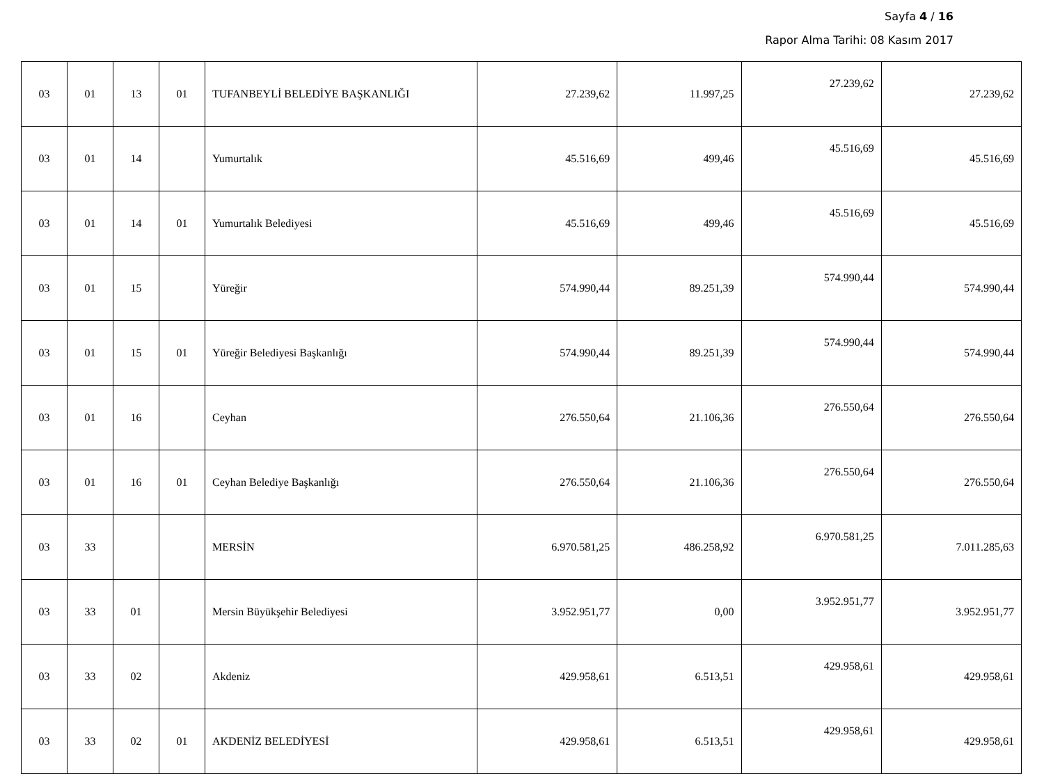Sayfa 4 / 16
Rapor Alma Tarihi: 08 Kasım 2017
| 03 | 01 | 13 | 01 | TUFANBEYLİ BELEDİYE BAŞKANLIĞI | 27.239,62 | 11.997,25 | 27.239,62 | 27.239,62 |
| 03 | 01 | 14 | | Yumurtalık | 45.516,69 | 499,46 | 45.516,69 | 45.516,69 |
| 03 | 01 | 14 | 01 | Yumurtalık Belediyesi | 45.516,69 | 499,46 | 45.516,69 | 45.516,69 |
| 03 | 01 | 15 | | Yüreğir | 574.990,44 | 89.251,39 | 574.990,44 | 574.990,44 |
| 03 | 01 | 15 | 01 | Yüreğir Belediyesi Başkanlığı | 574.990,44 | 89.251,39 | 574.990,44 | 574.990,44 |
| 03 | 01 | 16 | | Ceyhan | 276.550,64 | 21.106,36 | 276.550,64 | 276.550,64 |
| 03 | 01 | 16 | 01 | Ceyhan Belediye Başkanlığı | 276.550,64 | 21.106,36 | 276.550,64 | 276.550,64 |
| 03 | 33 | | | MERSİN | 6.970.581,25 | 486.258,92 | 6.970.581,25 | 7.011.285,63 |
| 03 | 33 | 01 | | Mersin Büyükşehir Belediyesi | 3.952.951,77 | 0,00 | 3.952.951,77 | 3.952.951,77 |
| 03 | 33 | 02 | | Akdeniz | 429.958,61 | 6.513,51 | 429.958,61 | 429.958,61 |
| 03 | 33 | 02 | 01 | AKDENİZ BELEDİYESİ | 429.958,61 | 6.513,51 | 429.958,61 | 429.958,61 |